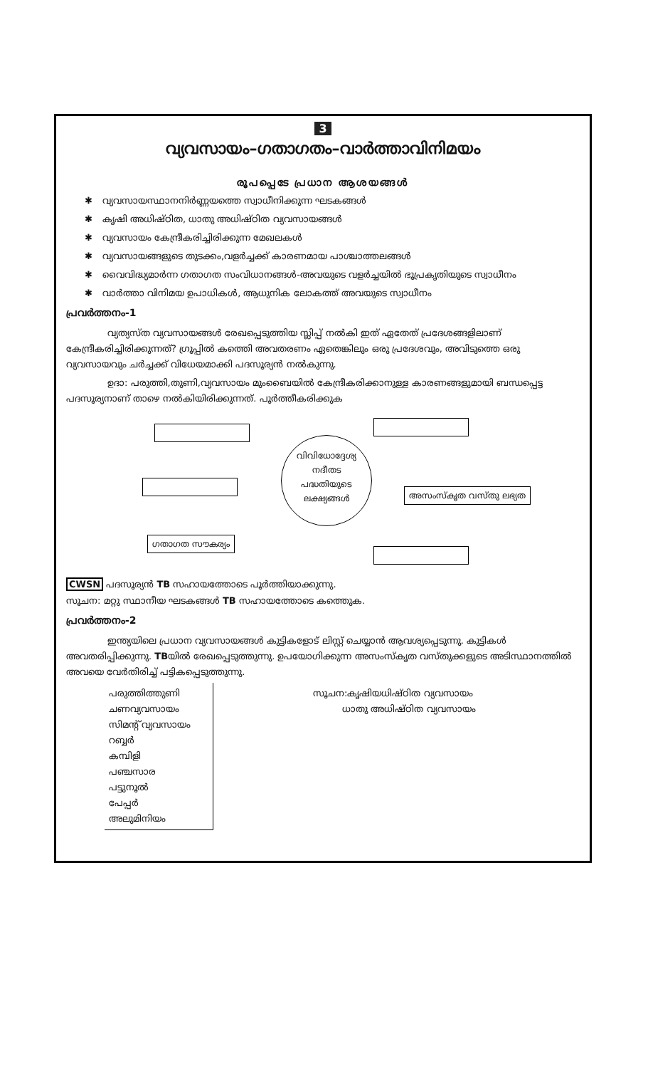3
വ്യവസായം–ഗതാഗതം–വാർത്താവിനിമയം
രൂപപ്പെടേ പ്രധാന ആശയങ്ങൾ
✱ വ്യവസായസ്ഥാനനിർണ്ണയത്തെ സ്വാധീനിക്കുന്ന ഘടകങ്ങൾ
✱ കൃഷി അധിഷ്ഠിത, ധാതു അധിഷ്ഠിത വ്യവസായങ്ങൾ
✱ വ്യവസായം കേന്ദ്രീകരിച്ചിരിക്കുന്ന മേഖലകൾ
✱ വ്യവസായങ്ങളുടെ തുടക്കം,വളർച്ചക്ക് കാരണമായ പാശ്ചാത്തലങ്ങൾ
✱ വൈവിദ്ധ്യമാർന്ന ഗതാഗത സംവിധാനങ്ങൾ-അവയുടെ വളർച്ചയിൽ ഭൂപ്രകൃതിയുടെ സ്വാധീനം
✱ വാർത്താ വിനിമയ ഉപാധികൾ, ആധുനിക ലോകത്ത് അവയുടെ സ്വാധീനം
പ്രവർത്തനം-1
വ്യത്യസ്ത വ്യവസായങ്ങൾ രേഖപ്പെടുത്തിയ സ്ലിപ്പ് നൽകി ഇത് ഏതേത് പ്രദേശങ്ങളിലാണ് കേന്ദ്രീകരിച്ചിരിക്കുന്നത്? ഗ്രൂപ്പിൽ കത്തെി അവതരണം ഏതെങ്കിലും ഒരു പ്രദേശവും, അവിടുത്തെ ഒരു വ്യവസായവും ചർച്ചക്ക് വിധേയമാക്കി പദസൂര്യൻ നൽകുന്നു.
ഉദാ: പരുത്തി,തുണി,വ്യവസായം മുംബൈയിൽ കേന്ദ്രീകരിക്കാനുള്ള കാരണങ്ങളുമായി ബന്ധപ്പെട്ട പദസൂര്യനാണ് താഴെ നൽകിയിരിക്കുന്നത്. പൂർത്തീകരിക്കുക
അസംസ്കൃത വസ്തു ലഭ്യത
ഗതാഗത സൗകര്യം
വിവിധോദ്ദേശ്യ
നദീതട
പദ്ധതിയുടെ
ലക്ഷ്യങ്ങൾ
CWSN പദസൂര്യൻ TB സഹായത്തോടെ പൂർത്തിയാക്കുന്നു.
സൂചന: മറ്റു സ്ഥാനീയ ഘടകങ്ങൾ TB സഹായത്തോടെ കത്തെുക.
പ്രവർത്തനം-2
ഇന്ത്യയിലെ പ്രധാന വ്യവസായങ്ങൾ കുട്ടികളോട് ലിസ്റ്റ് ചെയ്യാൻ ആവശ്യപ്പെടുന്നു. കുട്ടികൾ അവതരിപ്പിക്കുന്നു. TBയിൽ രേഖപ്പെടുത്തുന്നു. ഉപയോഗിക്കുന്ന അസംസ്കൃത വസ്തുക്കളുടെ അടിസ്ഥാനത്തിൽ അവയെ വേർതിരിച്ച് പട്ടികപ്പെടുത്തുന്നു.
പരുത്തിത്തുണി
ചണവ്യവസായം
സിമന്റ് വ്യവസായം
റബ്ബർ
കമ്പിളി
പഞ്ചസാര
പട്ടുനൂൽ
പേപ്പർ
അലുമിനിയം
സൂചന:കൃഷിയധിഷ്ഠിത വ്യവസായം
ധാതു അധിഷ്ഠിത വ്യവസായം